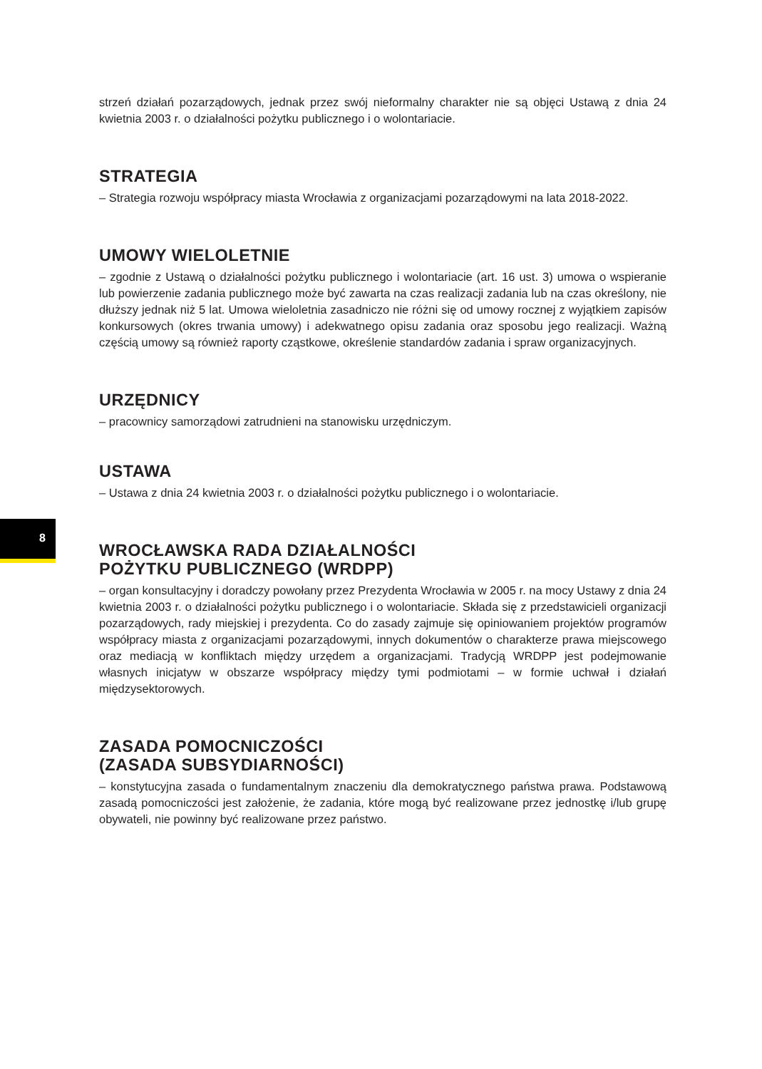strzeń działań pozarządowych, jednak przez swój nieformalny charakter nie są objęci Ustawą z dnia 24 kwietnia 2003 r. o działalności pożytku publicznego i o wolontariacie.
STRATEGIA
– Strategia rozwoju współpracy miasta Wrocławia z organizacjami pozarządowymi na lata 2018-2022.
UMOWY WIELOLETNIE
– zgodnie z Ustawą o działalności pożytku publicznego i wolontariacie (art. 16 ust. 3) umowa o wspieranie lub powierzenie zadania publicznego może być zawarta na czas realizacji zadania lub na czas określony, nie dłuższy jednak niż 5 lat. Umowa wieloletnia zasadniczo nie różni się od umowy rocznej z wyjątkiem zapisów konkursowych (okres trwania umowy) i adekwatnego opisu zadania oraz sposobu jego realizacji. Ważną częścią umowy są również raporty cząstkowe, określenie standardów zadania i spraw organizacyjnych.
URZĘDNICY
– pracownicy samorządowi zatrudnieni na stanowisku urzędniczym.
USTAWA
– Ustawa z dnia 24 kwietnia 2003 r. o działalności pożytku publicznego i o wolontariacie.
WROCŁAWSKA RADA DZIAŁALNOŚCI
POŻYTKU PUBLICZNEGO (WRDPP)
– organ konsultacyjny i doradczy powołany przez Prezydenta Wrocławia w 2005 r. na mocy Ustawy z dnia 24 kwietnia 2003 r. o działalności pożytku publicznego i o wolontariacie. Składa się z przedstawicieli organizacji pozarządowych, rady miejskiej i prezydenta. Co do zasady zajmuje się opiniowaniem projektów programów współpracy miasta z organizacjami pozarządowymi, innych dokumentów o charakterze prawa miejscowego oraz mediacją w konfliktach między urzędem a organizacjami. Tradycją WRDPP jest podejmowanie własnych inicjatyw w obszarze współpracy między tymi podmiotami – w formie uchwał i działań międzysektorowych.
ZASADA POMOCNICZOŚCI
(ZASADA SUBSYDIARNOŚCI)
– konstytucyjna zasada o fundamentalnym znaczeniu dla demokratycznego państwa prawa. Podstawową zasadą pomocniczości jest założenie, że zadania, które mogą być realizowane przez jednostkę i/lub grupę obywateli, nie powinny być realizowane przez państwo.
8